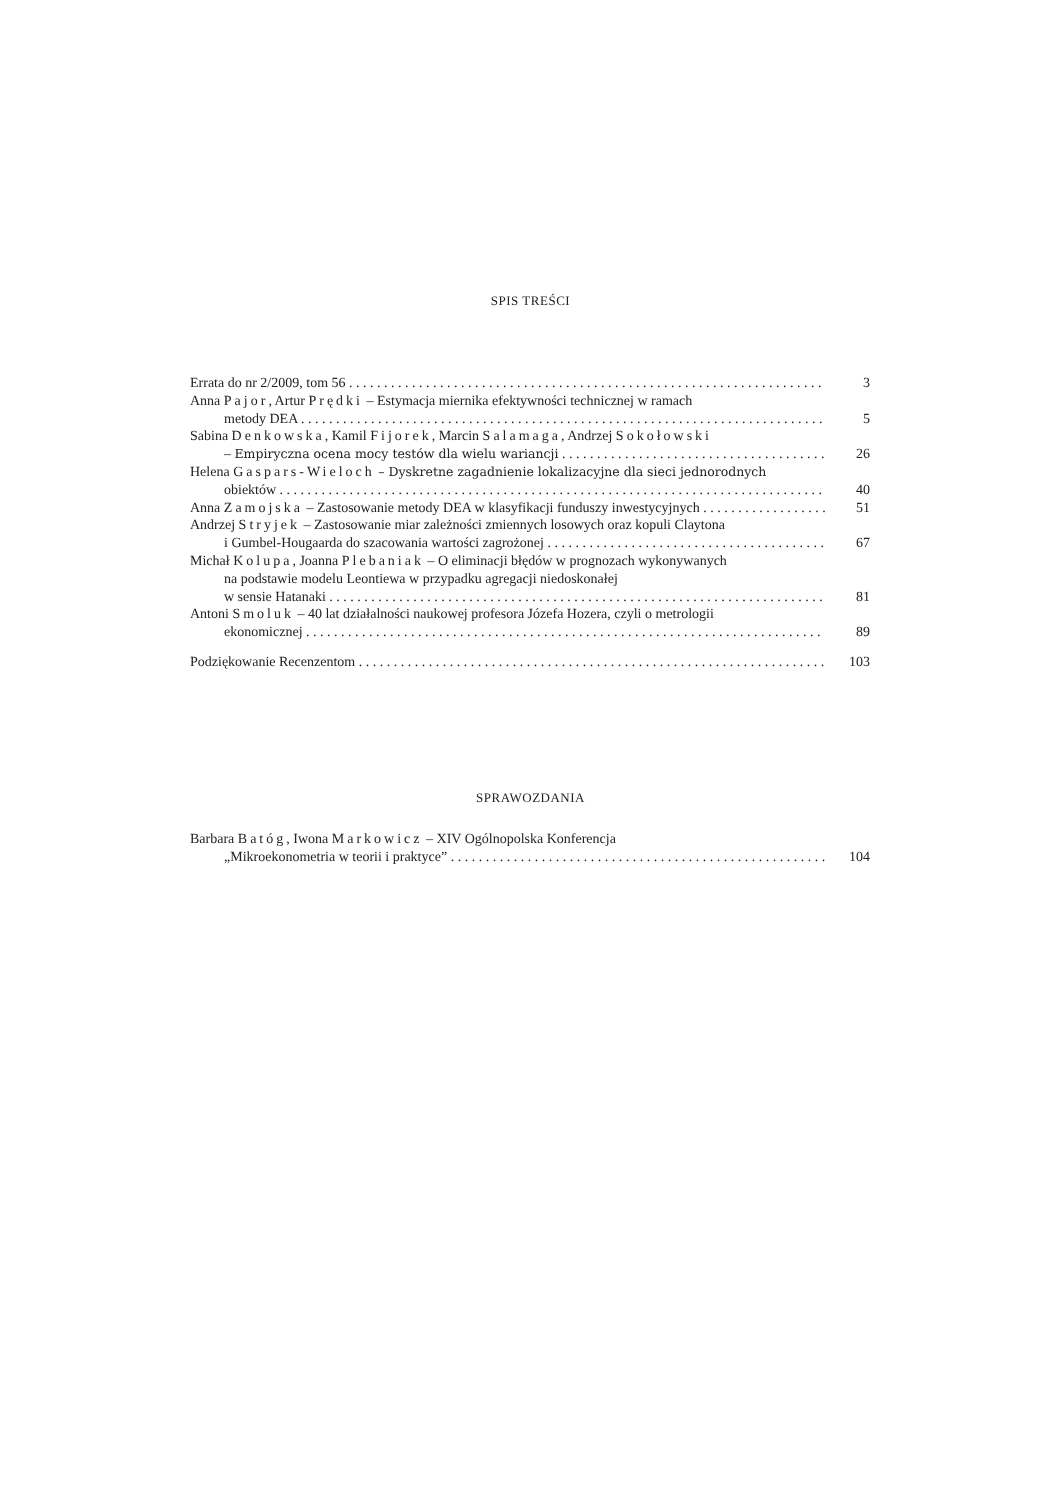SPIS TREŚCI
Errata do nr 2/2009, tom 56 3
Anna Pajor, Artur Prędki – Estymacja miernika efektywności technicznej w ramach
metody DEA 5
Sabina Denkowska, Kamil Fijorek, Marcin Salamaga, Andrzej Sokołowski
– Empiryczna ocena mocy testów dla wielu wariancji 26
Helena Gaspars-Wieloch – Dyskretne zagadnienie lokalizacyjne dla sieci jednorodnych
obiektów 40
Anna Zamojska – Zastosowanie metody DEA w klasyfikacji funduszy inwestycyjnych 51
Andrzej Stryjek – Zastosowanie miar zależności zmiennych losowych oraz kopuli Claytona
i Gumbel-Hougaarda do szacowania wartości zagrożonej 67
Michał Kolupa, Joanna Plebaniak – O eliminacji błędów w prognozach wykonywanych
na podstawie modelu Leontiewa w przypadku agregacji niedoskonałej
w sensie Hatanaki 81
Antoni Smoluk – 40 lat działalności naukowej profesora Józefa Hozera, czyli o metrologii
ekonomicznej 89
Podziękowanie Recenzentom 103
SPRAWOZDANIA
Barbara Batóg, Iwona Markowicz – XIV Ogólnopolska Konferencja
„Mikroekonometria w teorii i praktyce” 104